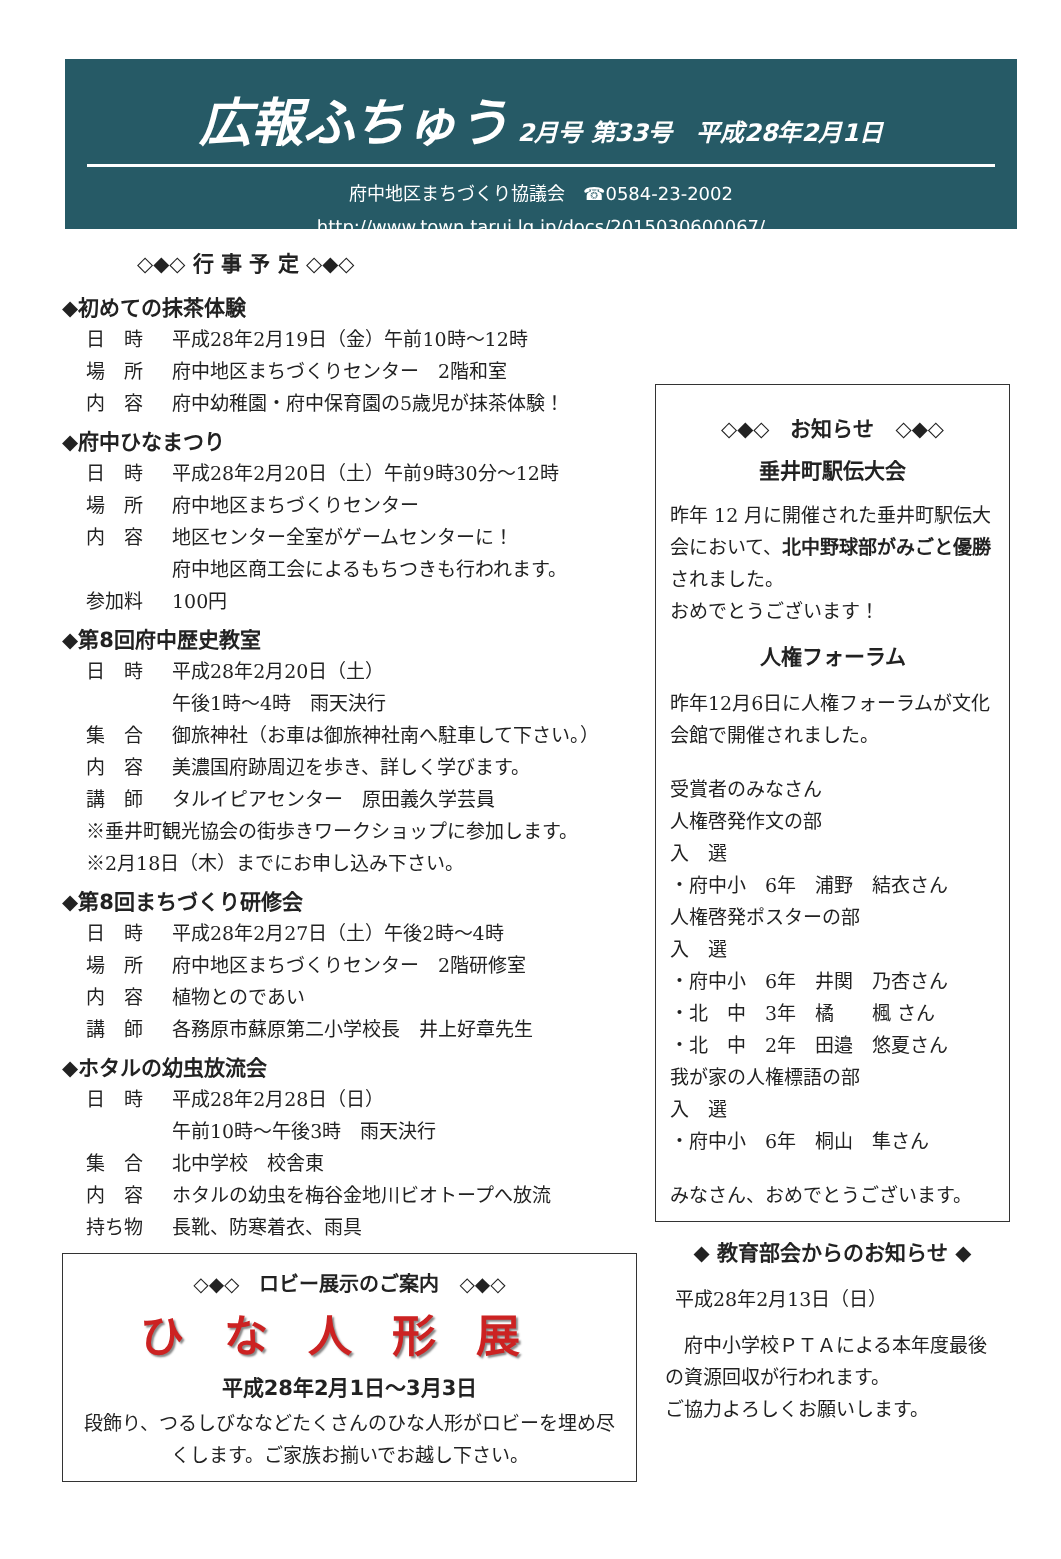広報ふちゅう 2月号 第33号　平成28年2月1日
府中地区まちづくり協議会　☎0584-23-2002
http://www.town.tarui.lg.jp/docs/2015030600067/
◇◆◇ 行 事 予 定 ◇◆◇
◆初めての抹茶体験
日　時 平成28年2月19日（金）午前10時～12時
場　所 府中地区まちづくりセンター　2階和室
内　容 府中幼稚園・府中保育園の5歳児が抹茶体験！
◆府中ひなまつり
日　時 平成28年2月20日（土）午前9時30分～12時
場　所 府中地区まちづくりセンター
内　容 地区センター全室がゲームセンターに！
府中地区商工会によるもちつきも行われます。
参加料 100円
◆第8回府中歴史教室
日　時 平成28年2月20日（土）
午後1時～4時　雨天決行
集　合 御旅神社（お車は御旅神社南へ駐車して下さい。）
内　容 美濃国府跡周辺を歩き、詳しく学びます。
講　師 タルイピアセンター　原田義久学芸員
※垂井町観光協会の街歩きワークショップに参加します。
※2月18日（木）までにお申し込み下さい。
◆第8回まちづくり研修会
日　時 平成28年2月27日（土）午後2時～4時
場　所 府中地区まちづくりセンター　2階研修室
内　容 植物とのであい
講　師 各務原市蘇原第二小学校長　井上好章先生
◆ホタルの幼虫放流会
日　時 平成28年2月28日（日）
午前10時～午後3時　雨天決行
集　合 北中学校　校舎東
内　容 ホタルの幼虫を梅谷金地川ビオトープへ放流
持ち物 長靴、防寒着衣、雨具
◇◆◇　ロビー展示のご案内　◇◆◇
ひな人形展
平成28年2月1日～3月3日
段飾り、つるしびななどたくさんのひな人形がロビーを埋め尽くします。ご家族お揃いでお越し下さい。
◇◆◇　お知らせ　◇◆◇
垂井町駅伝大会
昨年 12 月に開催された垂井町駅伝大会において、北中野球部がみごと優勝されました。
おめでとうございます！
人権フォーラム
昨年12月6日に人権フォーラムが文化会館で開催されました。
受賞者のみなさん
人権啓発作文の部
入　選
・府中小　6年　浦野　結衣さん
人権啓発ポスターの部
入　選
・府中小　6年　井関　乃杏さん
・北　中　3年　橘　　楓 さん
・北　中　2年　田邉　悠夏さん
我が家の人権標語の部
入　選
・府中小　6年　桐山　隼さん
みなさん、おめでとうございます。
◆ 教育部会からのお知らせ ◆
平成28年2月13日（日）
　府中小学校ＰＴＡによる本年度最後の資源回収が行われます。
ご協力よろしくお願いします。